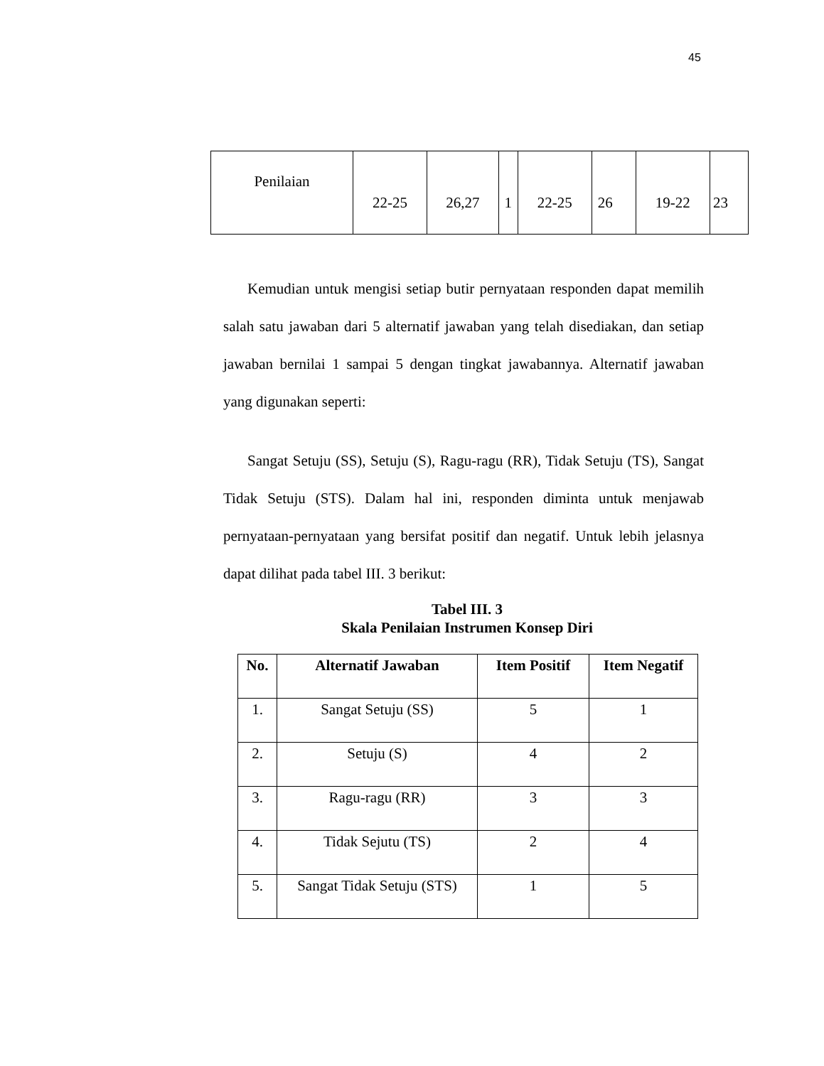45
| Penilaian | 22-25 | 26,27 | 1 | 22-25 | 26 | 19-22 | 23 |
Kemudian untuk mengisi setiap butir pernyataan responden dapat memilih salah satu jawaban dari 5 alternatif jawaban yang telah disediakan, dan setiap jawaban bernilai 1 sampai 5 dengan tingkat jawabannya. Alternatif jawaban yang digunakan seperti:
Sangat Setuju (SS), Setuju (S), Ragu-ragu (RR), Tidak Setuju (TS), Sangat Tidak Setuju (STS). Dalam hal ini, responden diminta untuk menjawab pernyataan-pernyataan yang bersifat positif dan negatif. Untuk lebih jelasnya dapat dilihat pada tabel III. 3 berikut:
Tabel III. 3
Skala Penilaian Instrumen Konsep Diri
| No. | Alternatif Jawaban | Item Positif | Item Negatif |
| --- | --- | --- | --- |
| 1. | Sangat Setuju (SS) | 5 | 1 |
| 2. | Setuju (S) | 4 | 2 |
| 3. | Ragu-ragu (RR) | 3 | 3 |
| 4. | Tidak Sejutu (TS) | 2 | 4 |
| 5. | Sangat Tidak Setuju (STS) | 1 | 5 |